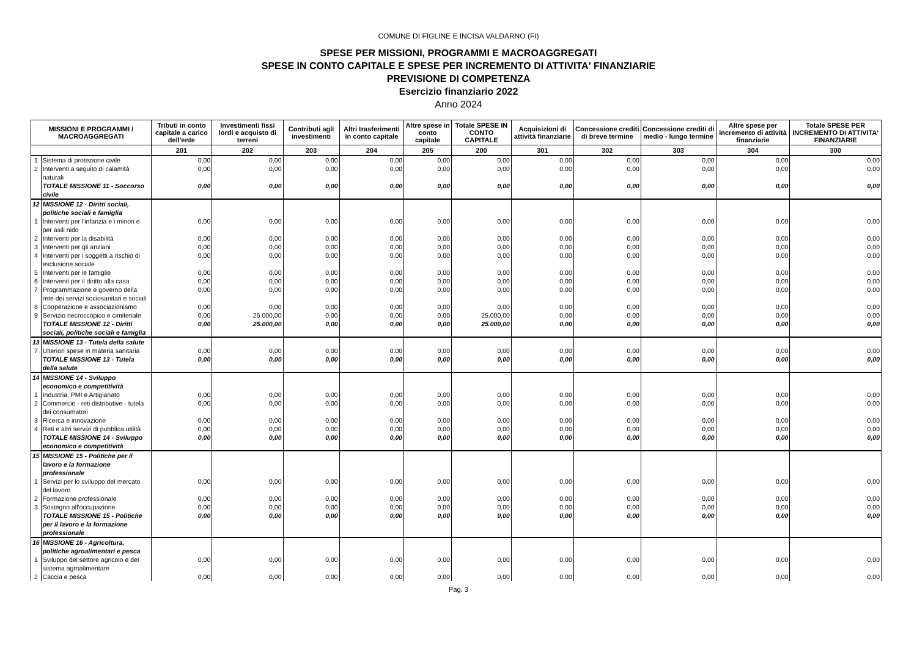COMUNE DI FIGLINE E INCISA VALDARNO (FI)
SPESE PER MISSIONI, PROGRAMMI E MACROAGGREGATI
SPESE IN CONTO CAPITALE E SPESE PER INCREMENTO DI ATTIVITA' FINANZIARIE
PREVISIONE DI COMPETENZA
Esercizio finanziario 2022
Anno 2024
| MISSIONI E PROGRAMMI / MACROAGGREGATI | | Tributi in conto capitale a carico dell'ente | Investimenti fissi lordi e acquisto di terreni | Contributi agli investimenti | Altri trasferimenti in conto capitale | Altre spese in conto capitale | Totale SPESE IN CONTO CAPITALE | Acquisizioni di attività finanziarie | Concessione crediti di breve termine | Concessione crediti di medio - lungo termine | Altre spese per incremento di attività finanziarie | Totale SPESE PER INCREMENTO DI ATTIVITA' FINANZIARIE |
| --- | --- | --- | --- | --- | --- | --- | --- | --- | --- | --- | --- | --- |
| | | 201 | 202 | 203 | 204 | 205 | 200 | 301 | 302 | 303 | 304 | 300 |
| 1 | Sistema di protezione civile | 0,00 | 0,00 | 0,00 | 0,00 | 0,00 | 0,00 | 0,00 | 0,00 | 0,00 | 0,00 | 0,00 |
| 2 | Interventi a seguito di calamità naturali | 0,00 | 0,00 | 0,00 | 0,00 | 0,00 | 0,00 | 0,00 | 0,00 | 0,00 | 0,00 | 0,00 |
| | TOTALE MISSIONE 11 - Soccorso civile | 0,00 | 0,00 | 0,00 | 0,00 | 0,00 | 0,00 | 0,00 | 0,00 | 0,00 | 0,00 | 0,00 |
| 12 | MISSIONE 12 - Diritti sociali, politiche sociali e famiglia | | | | | | | | | | | |
| 1 | Interventi per l'infanzia e i minori e per asili nido | 0,00 | 0,00 | 0,00 | 0,00 | 0,00 | 0,00 | 0,00 | 0,00 | 0,00 | 0,00 | 0,00 |
| 2 | Interventi per la disabilità | 0,00 | 0,00 | 0,00 | 0,00 | 0,00 | 0,00 | 0,00 | 0,00 | 0,00 | 0,00 | 0,00 |
| 3 | Interventi per gli anziani | 0,00 | 0,00 | 0,00 | 0,00 | 0,00 | 0,00 | 0,00 | 0,00 | 0,00 | 0,00 | 0,00 |
| 4 | Interventi per i soggetti a rischio di esclusione sociale | 0,00 | 0,00 | 0,00 | 0,00 | 0,00 | 0,00 | 0,00 | 0,00 | 0,00 | 0,00 | 0,00 |
| 5 | Interventi per le famiglie | 0,00 | 0,00 | 0,00 | 0,00 | 0,00 | 0,00 | 0,00 | 0,00 | 0,00 | 0,00 | 0,00 |
| 6 | Interventi per il diritto alla casa | 0,00 | 0,00 | 0,00 | 0,00 | 0,00 | 0,00 | 0,00 | 0,00 | 0,00 | 0,00 | 0,00 |
| 7 | Programmazione e governo della rete dei servizi sociosanitari e sociali | 0,00 | 0,00 | 0,00 | 0,00 | 0,00 | 0,00 | 0,00 | 0,00 | 0,00 | 0,00 | 0,00 |
| 8 | Cooperazione e associazionismo | 0,00 | 0,00 | 0,00 | 0,00 | 0,00 | 0,00 | 0,00 | 0,00 | 0,00 | 0,00 | 0,00 |
| 9 | Servizio necroscopico e cimiteriale | 0,00 | 25.000,00 | 0,00 | 0,00 | 0,00 | 25.000,00 | 0,00 | 0,00 | 0,00 | 0,00 | 0,00 |
| | TOTALE MISSIONE 12 - Diritti sociali, politiche sociali e famiglia | 0,00 | 25.000,00 | 0,00 | 0,00 | 0,00 | 25.000,00 | 0,00 | 0,00 | 0,00 | 0,00 | 0,00 |
| 13 | MISSIONE 13 - Tutela della salute | | | | | | | | | | | |
| 7 | Ulteriori spese in materia sanitaria | 0,00 | 0,00 | 0,00 | 0,00 | 0,00 | 0,00 | 0,00 | 0,00 | 0,00 | 0,00 | 0,00 |
| | TOTALE MISSIONE 13 - Tutela della salute | 0,00 | 0,00 | 0,00 | 0,00 | 0,00 | 0,00 | 0,00 | 0,00 | 0,00 | 0,00 | 0,00 |
| 14 | MISSIONE 14 - Sviluppo economico e competitività | | | | | | | | | | | |
| 1 | Industria, PMI e Artigianato | 0,00 | 0,00 | 0,00 | 0,00 | 0,00 | 0,00 | 0,00 | 0,00 | 0,00 | 0,00 | 0,00 |
| 2 | Commercio - reti distributive - tutela dei consumatori | 0,00 | 0,00 | 0,00 | 0,00 | 0,00 | 0,00 | 0,00 | 0,00 | 0,00 | 0,00 | 0,00 |
| 3 | Ricerca e innovazione | 0,00 | 0,00 | 0,00 | 0,00 | 0,00 | 0,00 | 0,00 | 0,00 | 0,00 | 0,00 | 0,00 |
| 4 | Reti e altri servizi di pubblica utilità | 0,00 | 0,00 | 0,00 | 0,00 | 0,00 | 0,00 | 0,00 | 0,00 | 0,00 | 0,00 | 0,00 |
| | TOTALE MISSIONE 14 - Sviluppo economico e competitività | 0,00 | 0,00 | 0,00 | 0,00 | 0,00 | 0,00 | 0,00 | 0,00 | 0,00 | 0,00 | 0,00 |
| 15 | MISSIONE 15 - Politiche per il lavoro e la formazione professionale | | | | | | | | | | | |
| 1 | Servizi per lo sviluppo del mercato del lavoro | 0,00 | 0,00 | 0,00 | 0,00 | 0,00 | 0,00 | 0,00 | 0,00 | 0,00 | 0,00 | 0,00 |
| 2 | Formazione professionale | 0,00 | 0,00 | 0,00 | 0,00 | 0,00 | 0,00 | 0,00 | 0,00 | 0,00 | 0,00 | 0,00 |
| 3 | Sostegno all'occupazione | 0,00 | 0,00 | 0,00 | 0,00 | 0,00 | 0,00 | 0,00 | 0,00 | 0,00 | 0,00 | 0,00 |
| | TOTALE MISSIONE 15 - Politiche per il lavoro e la formazione professionale | 0,00 | 0,00 | 0,00 | 0,00 | 0,00 | 0,00 | 0,00 | 0,00 | 0,00 | 0,00 | 0,00 |
| 16 | MISSIONE 16 - Agricoltura, politiche agroalimentari e pesca | | | | | | | | | | | |
| 1 | Sviluppo del settore agricolo e del sistema agroalimentare | 0,00 | 0,00 | 0,00 | 0,00 | 0,00 | 0,00 | 0,00 | 0,00 | 0,00 | 0,00 | 0,00 |
| 2 | Caccia e pesca | 0,00 | 0,00 | 0,00 | 0,00 | 0,00 | 0,00 | 0,00 | 0,00 | 0,00 | 0,00 | 0,00 |
Pag. 3